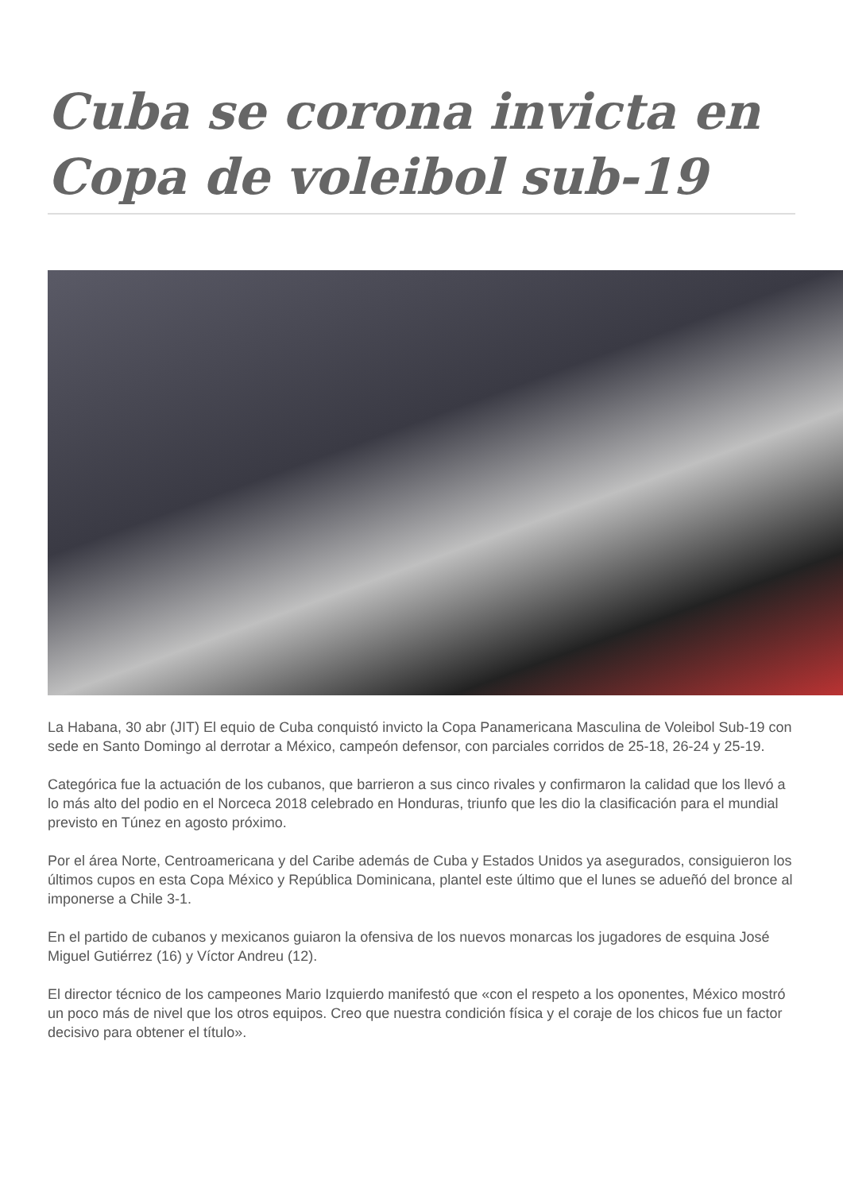Cuba se corona invicta en Copa de voleibol sub-19
La Habana, 30 abr (JIT) El equio de Cuba conquistó invicto la Copa Panamericana Masculina de Voleibol Sub-19 con sede en Santo Domingo al derrotar a México, campeón defensor, con parciales corridos de 25-18, 26-24 y 25-19.
Categórica fue la actuación de los cubanos, que barrieron a sus cinco rivales y confirmaron la calidad que los llevó a lo más alto del podio en el Norceca 2018 celebrado en Honduras, triunfo que les dio la clasificación para el mundial previsto en Túnez en agosto próximo.
Por el área Norte, Centroamericana y del Caribe además de Cuba y Estados Unidos ya asegurados, consiguieron los últimos cupos en esta Copa México y República Dominicana, plantel este último que el lunes se adueñó del bronce al imponerse a Chile 3-1.
En el partido de cubanos y mexicanos guiaron la ofensiva de los nuevos monarcas los jugadores de esquina José Miguel Gutiérrez (16) y Víctor Andreu (12).
El director técnico de los campeones Mario Izquierdo manifestó que «con el respeto a los oponentes, México mostró un poco más de nivel que los otros equipos. Creo que nuestra condición física y el coraje de los chicos fue un factor decisivo para obtener el título».